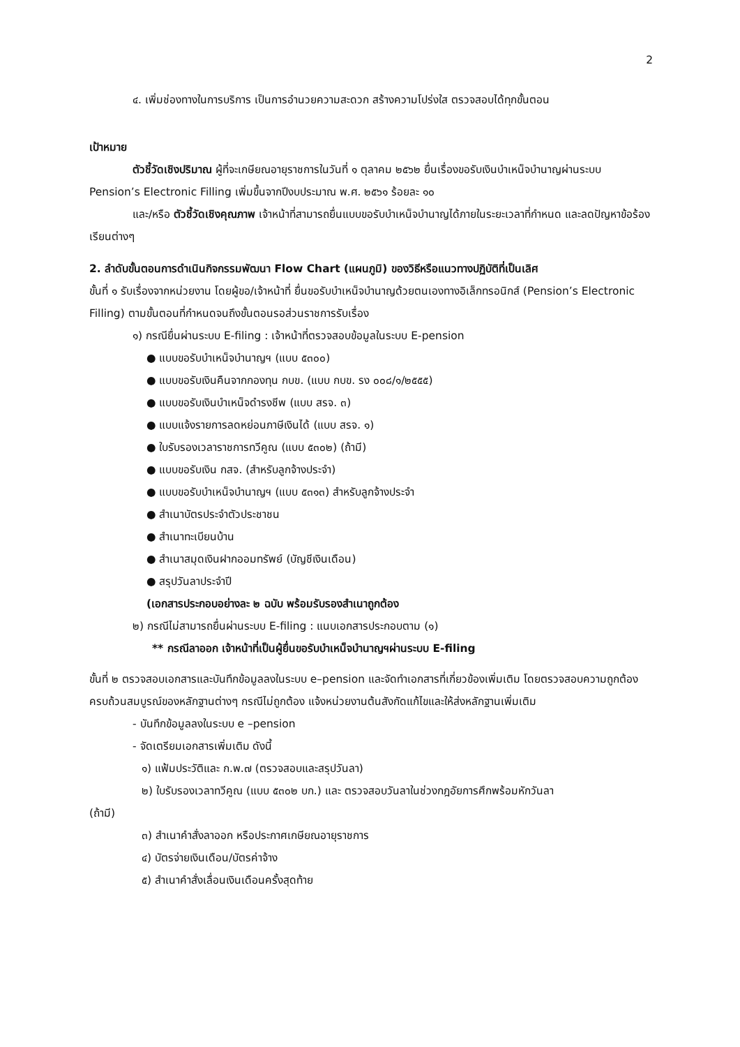2
๔. เพิ่มช่องทางในการบริการ เป็นการอำนวยความสะดวก สร้างความโปร่งใส ตรวจสอบได้ทุกขั้นตอน
เป้าหมาย
ตัวชี้วัดเชิงปริมาณ ผู้ที่จะเกษียณอายุราชการในวันที่ ๑ ตุลาคม ๒๕๖๒ ยื่นเรื่องขอรับเงินบำเหน็จบำนาญผ่านระบบ Pension’s Electronic Filling เพิ่มขึ้นจากปีงบประมาณ พ.ศ. ๒๕๖๑ ร้อยละ ๑๐
และ/หรือ ตัวชี้วัดเชิงคุณภาพ เจ้าหน้าที่สามารถยื่นแบบขอรับบำเหน็จบำนาญได้ภายในระยะเวลาที่กำหนด และลดปัญหาข้อร้องเรียนต่างๆ
2. ลำดับขั้นตอนการดำเนินกิจกรรมพัฒนา Flow Chart (แผนภูมิ) ของวิธีหรือแนวทางปฏิบัติที่เป็นเลิศ
ขั้นที่ ๑ รับเรื่องจากหน่วยงาน โดยผู้ขอ/เจ้าหน้าที่ ยื่นขอรับบำเหน็จบำนาญด้วยตนเองทางอิเล็กทรอนิกส์ (Pension’s Electronic Filling) ตามขั้นตอนที่กำหนดจนถึงขั้นตอนรอส่วนราชการรับเรื่อง
๑) กรณียื่นผ่านระบบ E-filing : เจ้าหน้าที่ตรวจสอบข้อมูลในระบบ E-pension
● แบบขอรับบำเหน็จบำนาญฯ (แบบ ๕๓๐๐)
● แบบขอรับเงินคืนจากกองทุน กบข. (แบบ กบข. รง ๐๐๘/๑/๒๕๕๕)
● แบบขอรับเงินบำเหน็จดำรงชีพ (แบบ สรจ. ๓)
● แบบแจ้งรายการลดหย่อนภาษีเงินได้ (แบบ สรจ. ๑)
● ใบรับรองเวลาราชการทวีคูณ (แบบ ๕๓๐๒) (ถ้ามี)
● แบบขอรับเงิน กสจ. (สำหรับลูกจ้างประจำ)
● แบบขอรับบำเหน็จบำนาญฯ (แบบ ๕๓๑๓) สำหรับลูกจ้างประจำ
● สำเนาบัตรประจำตัวประชาชน
● สำเนาทะเบียนบ้าน
● สำเนาสมุดเงินฝากออมทรัพย์ (บัญชีเงินเดือน)
● สรุปวันลาประจำปี
(เอกสารประกอบอย่างละ ๒ ฉบับ พร้อมรับรองสำเนาถูกต้อง
๒) กรณีไม่สามารถยื่นผ่านระบบ E-filing : แนบเอกสารประกอบตาม (๑)
** กรณีลาออก เจ้าหน้าที่เป็นผู้ยื่นขอรับบำเหน็จบำนาญฯผ่านระบบ E-filing
ขั้นที่ ๒ ตรวจสอบเอกสารและบันทึกข้อมูลลงในระบบ e–pension และจัดทำเอกสารที่เกี่ยวข้องเพิ่มเติม โดยตรวจสอบความถูกต้อง ครบถ้วนสมบูรณ์ของหลักฐานต่างๆ กรณีไม่ถูกต้อง แจ้งหน่วยงานต้นสังกัดแก้ไขและให้ส่งหลักฐานเพิ่มเติม
- บันทึกข้อมูลลงในระบบ e –pension
- จัดเตรียมเอกสารเพิ่มเติม ดังนี้
๑) แฟ้มประวัติและ ก.พ.๗ (ตรวจสอบและสรุปวันลา)
๒) ใบรับรองเวลาทวีคูณ (แบบ ๕๓๐๒ บก.) และ ตรวจสอบวันลาในช่วงกฎอัยการศึกพร้อมหักวันลา
(ถ้ามี)
๓) สำเนาคำสั่งลาออก หรือประกาศเกษียณอายุราชการ
๔) บัตรจ่ายเงินเดือน/บัตรค่าจ้าง
๕) สำเนาคำสั่งเลื่อนเงินเดือนครั้งสุดท้าย